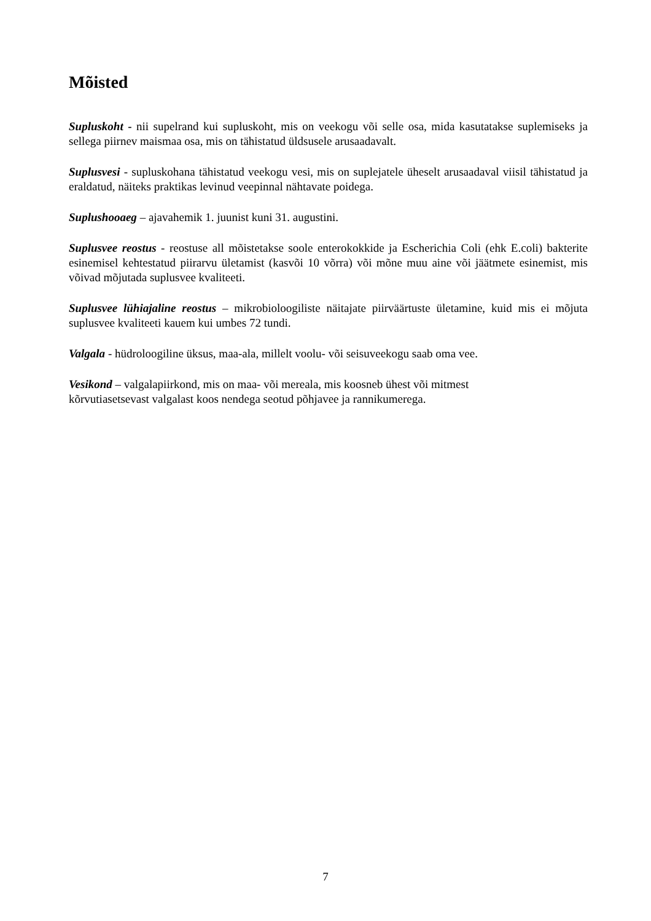Mõisted
Supluskoht - nii supelrand kui supluskoht, mis on veekogu või selle osa, mida kasutatakse suplemiseks ja sellega piirnev maismaa osa, mis on tähistatud üldsusele arusaadavalt.
Suplusvesi - supluskohana tähistatud veekogu vesi, mis on suplejatele üheselt arusaadaval viisil tähistatud ja eraldatud, näiteks praktikas levinud veepinnal nähtavate poidega.
Suplushooaeg – ajavahemik 1. juunist kuni 31. augustini.
Suplusvee reostus - reostuse all mõistetakse soole enterokokkide ja Escherichia Coli (ehk E.coli) bakterite esinemisel kehtestatud piirarvu ületamist (kasvõi 10 võrra) või mõne muu aine või jäätmete esinemist, mis võivad mõjutada suplusvee kvaliteeti.
Suplusvee lühiajaline reostus – mikrobioloogiliste näitajate piirväärtuste ületamine, kuid mis ei mõjuta suplusvee kvaliteeti kauem kui umbes 72 tundi.
Valgala - hüdroloogiline üksus, maa-ala, millelt voolu- või seisuveekogu saab oma vee.
Vesikond – valgalapiirkond, mis on maa- või mereala, mis koosneb ühest või mitmest
kõrvutiasetsevast valgalast koos nendega seotud põhjavee ja rannikumerega.
7